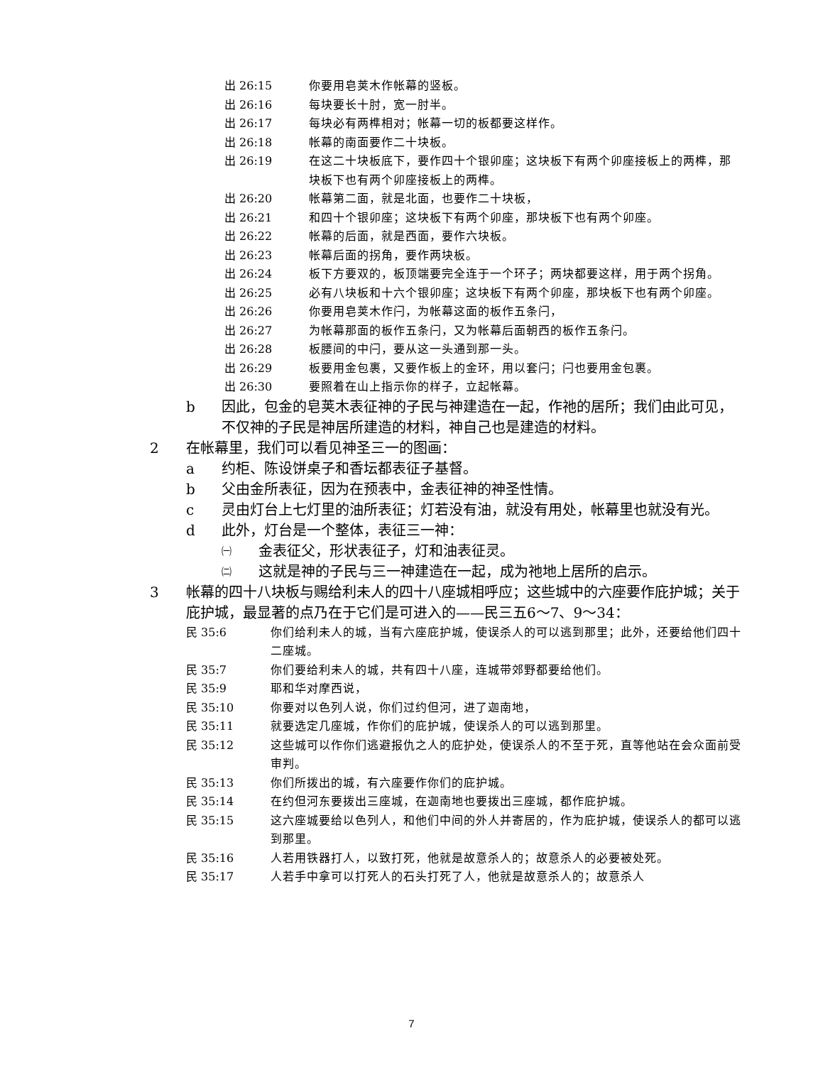出 26:15 你要用皂荚木作帐幕的竖板。
出 26:16 每块要长十肘，宽一肘半。
出 26:17 每块必有两榫相对；帐幕一切的板都要这样作。
出 26:18 帐幕的南面要作二十块板。
出 26:19 在这二十块板底下，要作四十个银卯座；这块板下有两个卯座接板上的两榫，那块板下也有两个卯座接板上的两榫。
出 26:20 帐幕第二面，就是北面，也要作二十块板，
出 26:21 和四十个银卯座；这块板下有两个卯座，那块板下也有两个卯座。
出 26:22 帐幕的后面，就是西面，要作六块板。
出 26:23 帐幕后面的拐角，要作两块板。
出 26:24 板下方要双的，板顶端要完全连于一个环子；两块都要这样，用于两个拐角。
出 26:25 必有八块板和十六个银卯座；这块板下有两个卯座，那块板下也有两个卯座。
出 26:26 你要用皂荚木作闩，为帐幕这面的板作五条闩，
出 26:27 为帐幕那面的板作五条闩，又为帐幕后面朝西的板作五条闩。
出 26:28 板腰间的中闩，要从这一头通到那一头。
出 26:29 板要用金包裹，又要作板上的金环，用以套闩；闩也要用金包裹。
出 26:30 要照着在山上指示你的样子，立起帐幕。
b 因此，包金的皂荚木表征神的子民与神建造在一起，作祂的居所；我们由此可见，不仅神的子民是神居所建造的材料，神自己也是建造的材料。
2 在帐幕里，我们可以看见神圣三一的图画：
a 约柜、陈设饼桌子和香坛都表征子基督。
b 父由金所表征，因为在预表中，金表征神的神圣性情。
c 灵由灯台上七灯里的油所表征；灯若没有油，就没有用处，帐幕里也就没有光。
d 此外，灯台是一个整体，表征三一神：
㈠ 金表征父，形状表征子，灯和油表征灵。
㈡ 这就是神的子民与三一神建造在一起，成为祂地上居所的启示。
3 帐幕的四十八块板与赐给利未人的四十八座城相呼应；这些城中的六座要作庇护城；关于庇护城，最显著的点乃在于它们是可进入的——民三五6～7、9～34：
民 35:6 你们给利未人的城，当有六座庇护城，使误杀人的可以逃到那里；此外，还要给他们四十二座城。
民 35:7 你们要给利未人的城，共有四十八座，连城带郊野都要给他们。
民 35:9 耶和华对摩西说，
民 35:10 你要对以色列人说，你们过约但河，进了迦南地，
民 35:11 就要选定几座城，作你们的庇护城，使误杀人的可以逃到那里。
民 35:12 这些城可以作你们逃避报仇之人的庇护处，使误杀人的不至于死，直等他站在会众面前受审判。
民 35:13 你们所拨出的城，有六座要作你们的庇护城。
民 35:14 在约但河东要拨出三座城，在迦南地也要拨出三座城，都作庇护城。
民 35:15 这六座城要给以色列人，和他们中间的外人并寄居的，作为庇护城，使误杀人的都可以逃到那里。
民 35:16 人若用铁器打人，以致打死，他就是故意杀人的；故意杀人的必要被处死。
民 35:17 人若手中拿可以打死人的石头打死了人，他就是故意杀人的；故意杀人
7